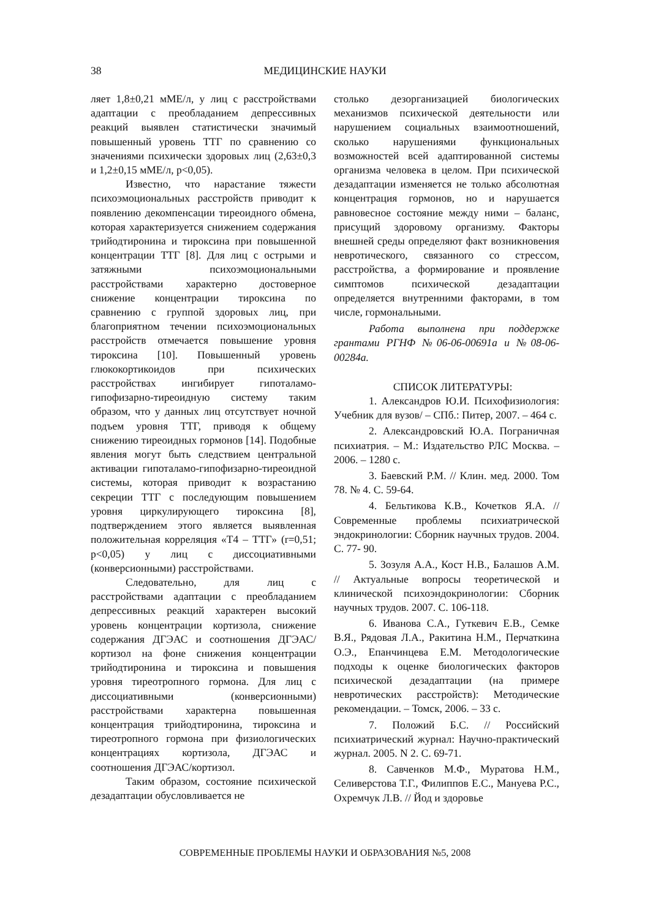38 МЕДИЦИНСКИЕ НАУКИ
ляет 1,8±0,21 мМЕ/л, у лиц с расстройствами адаптации с преобладанием депрессивных реакций выявлен статистически значимый повышенный уровень ТТГ по сравнению со значениями психически здоровых лиц (2,63±0,3 и 1,2±0,15 мМЕ/л, p<0,05).
Известно, что нарастание тяжести психоэмоциональных расстройств приводит к появлению декомпенсации тиреоидного обмена, которая характеризуется снижением содержания трийодтиронина и тироксина при повышенной концентрации ТТГ [8]. Для лиц с острыми и затяжными психоэмоциональными расстройствами характерно достоверное снижение концентрации тироксина по сравнению с группой здоровых лиц, при благоприятном течении психоэмоциональных расстройств отмечается повышение уровня тироксина [10]. Повышенный уровень глюкокортикоидов при психических расстройствах ингибирует гипоталамо-гипофизарно-тиреоидную систему таким образом, что у данных лиц отсутствует ночной подъем уровня ТТГ, приводя к общему снижению тиреоидных гормонов [14]. Подобные явления могут быть следствием центральной активации гипоталамо-гипофизарно-тиреоидной системы, которая приводит к возрастанию секреции ТТГ с последующим повышением уровня циркулирующего тироксина [8], подтверждением этого является выявленная положительная корреляция «Т4 – ТТГ» (r=0,51; p<0,05) у лиц с диссоциативными (конверсионными) расстройствами.
Следовательно, для лиц с расстройствами адаптации с преобладанием депрессивных реакций характерен высокий уровень концентрации кортизола, снижение содержания ДГЭАС и соотношения ДГЭАС/кортизол на фоне снижения концентрации трийодтиронина и тироксина и повышения уровня тиреотропного гормона. Для лиц с диссоциативными (конверсионными) расстройствами характерна повышенная концентрация трийодтиронина, тироксина и тиреотропного гормона при физиологических концентрациях кортизола, ДГЭАС и соотношения ДГЭАС/кортизол.
Таким образом, состояние психической дезадаптации обусловливается не
столько дезорганизацией биологических механизмов психической деятельности или нарушением социальных взаимоотношений, сколько нарушениями функциональных возможностей всей адаптированной системы организма человека в целом. При психической дезадаптации изменяется не только абсолютная концентрация гормонов, но и нарушается равновесное состояние между ними – баланс, присущий здоровому организму. Факторы внешней среды определяют факт возникновения невротического, связанного со стрессом, расстройства, а формирование и проявление симптомов психической дезадаптации определяется внутренними факторами, в том числе, гормональными.
Работа выполнена при поддержке грантами РГНФ №06-06-00691а и №08-06-00284а.
СПИСОК ЛИТЕРАТУРЫ:
1. Александров Ю.И. Психофизиология: Учебник для вузов/ – СПб.: Питер, 2007. – 464 с.
2. Александровский Ю.А. Пограничная психиатрия. – М.: Издательство РЛС Москва. – 2006. – 1280 с.
3. Баевский Р.М. // Клин. мед. 2000. Том 78. № 4. С. 59-64.
4. Бельтикова К.В., Кочетков Я.А. // Современные проблемы психиатрической эндокринологии: Сборник научных трудов. 2004. С. 77- 90.
5. Зозуля А.А., Кост Н.В., Балашов А.М. // Актуальные вопросы теоретической и клинической психоэндокринологии: Сборник научных трудов. 2007. С. 106-118.
6. Иванова С.А., Гуткевич Е.В., Семке В.Я., Рядовая Л.А., Ракитина Н.М., Перчаткина О.Э., Епанчинцева Е.М. Методологические подходы к оценке биологических факторов психической дезадаптации (на примере невротических расстройств): Методические рекомендации. – Томск, 2006. – 33 с.
7. Положий Б.С. // Российский психиатрический журнал: Научно-практический журнал. 2005. N 2. С. 69-71.
8. Савченков М.Ф., Муратова Н.М., Селиверстова Т.Г., Филиппов Е.С., Мануева Р.С., Охремчук Л.В. // Йод и здоровье
СОВРЕМЕННЫЕ ПРОБЛЕМЫ НАУКИ И ОБРАЗОВАНИЯ №5, 2008